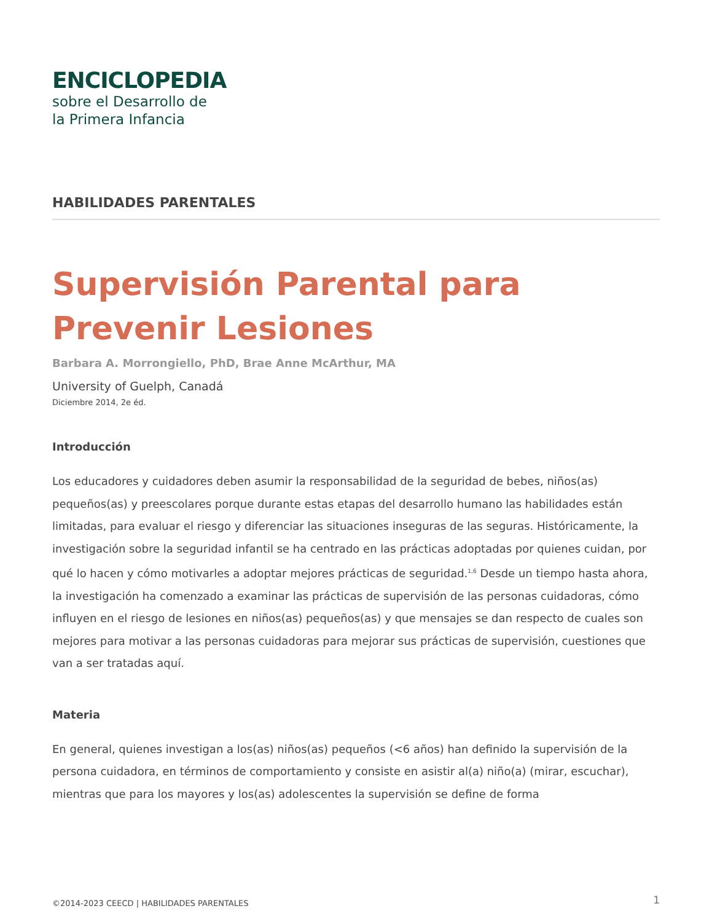ENCICLOPEDIA
sobre el Desarrollo de
la Primera Infancia
HABILIDADES PARENTALES
Supervisión Parental para Prevenir Lesiones
Barbara A. Morrongiello, PhD, Brae Anne McArthur, MA
University of Guelph, Canadá
Diciembre 2014, 2e éd.
Introducción
Los educadores y cuidadores deben asumir la responsabilidad de la seguridad de bebes, niños(as) pequeños(as) y preescolares porque durante estas etapas del desarrollo humano las habilidades están limitadas, para evaluar el riesgo y diferenciar las situaciones inseguras de las seguras. Históricamente, la investigación sobre la seguridad infantil se ha centrado en las prácticas adoptadas por quienes cuidan, por qué lo hacen y cómo motivarles a adoptar mejores prácticas de seguridad.<sup>1,6</sup> Desde un tiempo hasta ahora, la investigación ha comenzado a examinar las prácticas de supervisión de las personas cuidadoras, cómo influyen en el riesgo de lesiones en niños(as) pequeños(as) y que mensajes se dan respecto de cuales son mejores para motivar a las personas cuidadoras para mejorar sus prácticas de supervisión, cuestiones que van a ser tratadas aquí.
Materia
En general, quienes investigan a los(as) niños(as) pequeños (<6 años) han definido la supervisión de la persona cuidadora, en términos de comportamiento y consiste en asistir al(a) niño(a) (mirar, escuchar), mientras que para los mayores y los(as) adolescentes la supervisión se define de forma
©2014-2023 CEECD | HABILIDADES PARENTALES 1